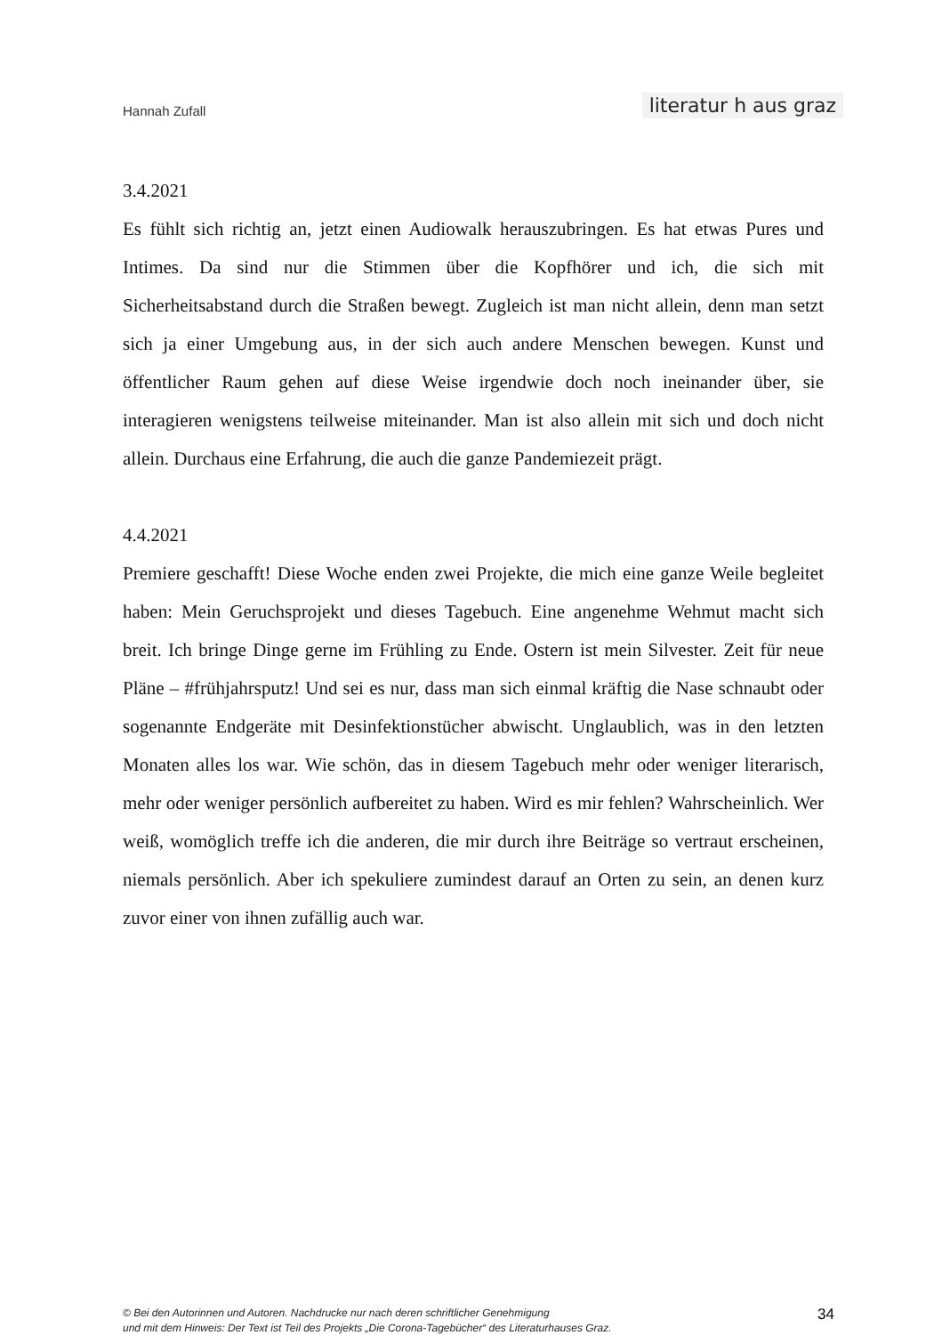Hannah Zufall literatur h aus graz
3.4.2021
Es fühlt sich richtig an, jetzt einen Audiowalk herauszubringen. Es hat etwas Pures und Intimes. Da sind nur die Stimmen über die Kopfhörer und ich, die sich mit Sicherheitsabstand durch die Straßen bewegt. Zugleich ist man nicht allein, denn man setzt sich ja einer Umgebung aus, in der sich auch andere Menschen bewegen. Kunst und öffentlicher Raum gehen auf diese Weise irgendwie doch noch ineinander über, sie interagieren wenigstens teilweise miteinander. Man ist also allein mit sich und doch nicht allein. Durchaus eine Erfahrung, die auch die ganze Pandemiezeit prägt.
4.4.2021
Premiere geschafft! Diese Woche enden zwei Projekte, die mich eine ganze Weile begleitet haben: Mein Geruchsprojekt und dieses Tagebuch. Eine angenehme Wehmut macht sich breit. Ich bringe Dinge gerne im Frühling zu Ende. Ostern ist mein Silvester. Zeit für neue Pläne – #frühjahrsputz! Und sei es nur, dass man sich einmal kräftig die Nase schnaubt oder sogenannte Endgeräte mit Desinfektionstücher abwischt. Unglaublich, was in den letzten Monaten alles los war. Wie schön, das in diesem Tagebuch mehr oder weniger literarisch, mehr oder weniger persönlich aufbereitet zu haben. Wird es mir fehlen? Wahrscheinlich. Wer weiß, womöglich treffe ich die anderen, die mir durch ihre Beiträge so vertraut erscheinen, niemals persönlich. Aber ich spekuliere zumindest darauf an Orten zu sein, an denen kurz zuvor einer von ihnen zufällig auch war.
© Bei den Autorinnen und Autoren. Nachdrucke nur nach deren schriftlicher Genehmigung
und mit dem Hinweis: Der Text ist Teil des Projekts „Die Corona-Tagebücher“ des Literaturhauses Graz.
34